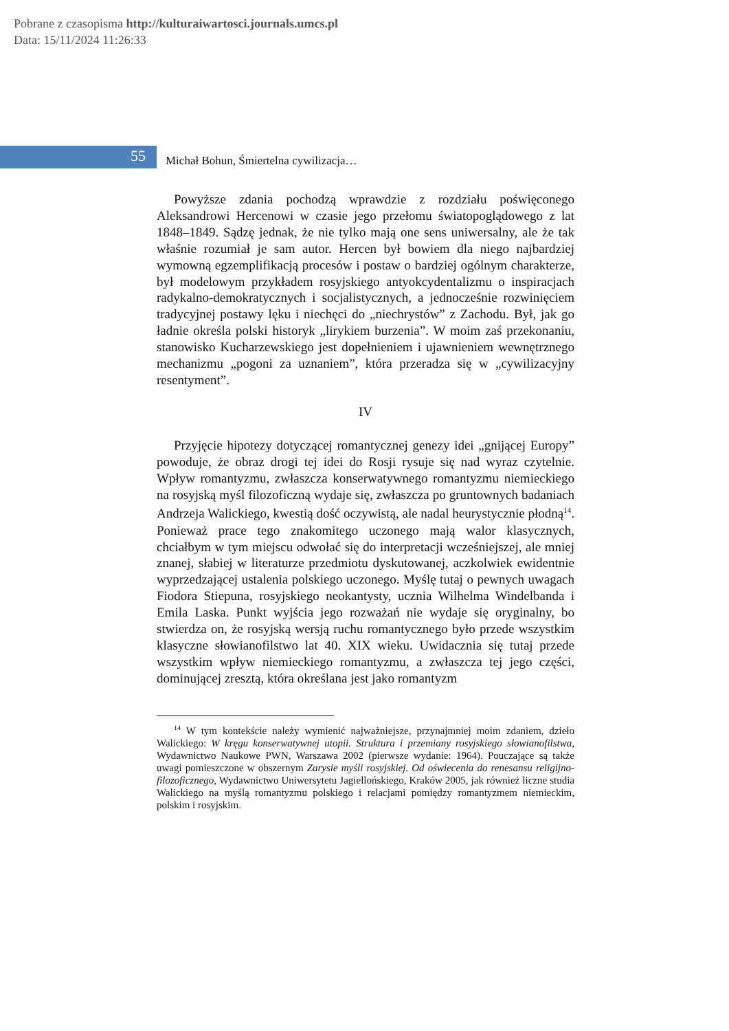Pobrane z czasopisma http://kulturaiwartosci.journals.umcs.pl
Data: 15/11/2024 11:26:33
55
Michał Bohun, Śmiertelna cywilizacja…
Powyższe zdania pochodzą wprawdzie z rozdziału poświęconego Aleksandrowi Hercenowi w czasie jego przełomu światopoglądowego z lat 1848–1849. Sądzę jednak, że nie tylko mają one sens uniwersalny, ale że tak właśnie rozumiał je sam autor. Hercen był bowiem dla niego najbardziej wymowną egzemplifikacją procesów i postaw o bardziej ogólnym charakterze, był modelowym przykładem rosyjskiego antyokcydentalizmu o inspiracjach radykalno-demokratycznych i socjalistycznych, a jednocześnie rozwinięciem tradycyjnej postawy lęku i niechęci do „niechrystów” z Zachodu. Był, jak go ładnie określa polski historyk „lirykiem burzenia”. W moim zaś przekonaniu, stanowisko Kucharzewskiego jest dopełnieniem i ujawnieniem wewnętrznego mechanizmu „pogoni za uznaniem”, która przeradza się w „cywilizacyjny resentyment”.
IV
Przyjęcie hipotezy dotyczącej romantycznej genezy idei „gnijącej Europy” powoduje, że obraz drogi tej idei do Rosji rysuje się nad wyraz czytelnie. Wpływ romantyzmu, zwłaszcza konserwatywnego romantyzmu niemieckiego na rosyjską myśl filozoficzną wydaje się, zwłaszcza po gruntownych badaniach Andrzeja Walickiego, kwestią dość oczywistą, ale nadal heurystycznie płodną<sup>14</sup>. Ponieważ prace tego znakomitego uczonego mają walor klasycznych, chciałbym w tym miejscu odwołać się do interpretacji wcześniejszej, ale mniej znanej, słabiej w literaturze przedmiotu dyskutowanej, aczkolwiek ewidentnie wyprzedzającej ustalenia polskiego uczonego. Myślę tutaj o pewnych uwagach Fiodora Stiepuna, rosyjskiego neokantysty, ucznia Wilhelma Windelbanda i Emila Laska. Punkt wyjścia jego rozważań nie wydaje się oryginalny, bo stwierdza on, że rosyjską wersją ruchu romantycznego było przede wszystkim klasyczne słowianofilstwo lat 40. XIX wieku. Uwidacznia się tutaj przede wszystkim wpływ niemieckiego romantyzmu, a zwłaszcza tej jego części, dominującej zresztą, która określana jest jako romantyzm
<sup>14</sup> W tym kontekście należy wymienić najważniejsze, przynajmniej moim zdaniem, dzieło Walickiego: W kręgu konserwatywnej utopii. Struktura i przemiany rosyjskiego słowianofilstwa, Wydawnictwo Naukowe PWN, Warszawa 2002 (pierwsze wydanie: 1964). Pouczające są także uwagi pomieszczone w obszernym Zarysie myśli rosyjskiej. Od oświecenia do renesansu religijno-filozoficznego, Wydawnictwo Uniwersytetu Jagiellońskiego, Kraków 2005, jak również liczne studia Walickiego na myślą romantyzmu polskiego i relacjami pomiędzy romantyzmem niemieckim, polskim i rosyjskim.